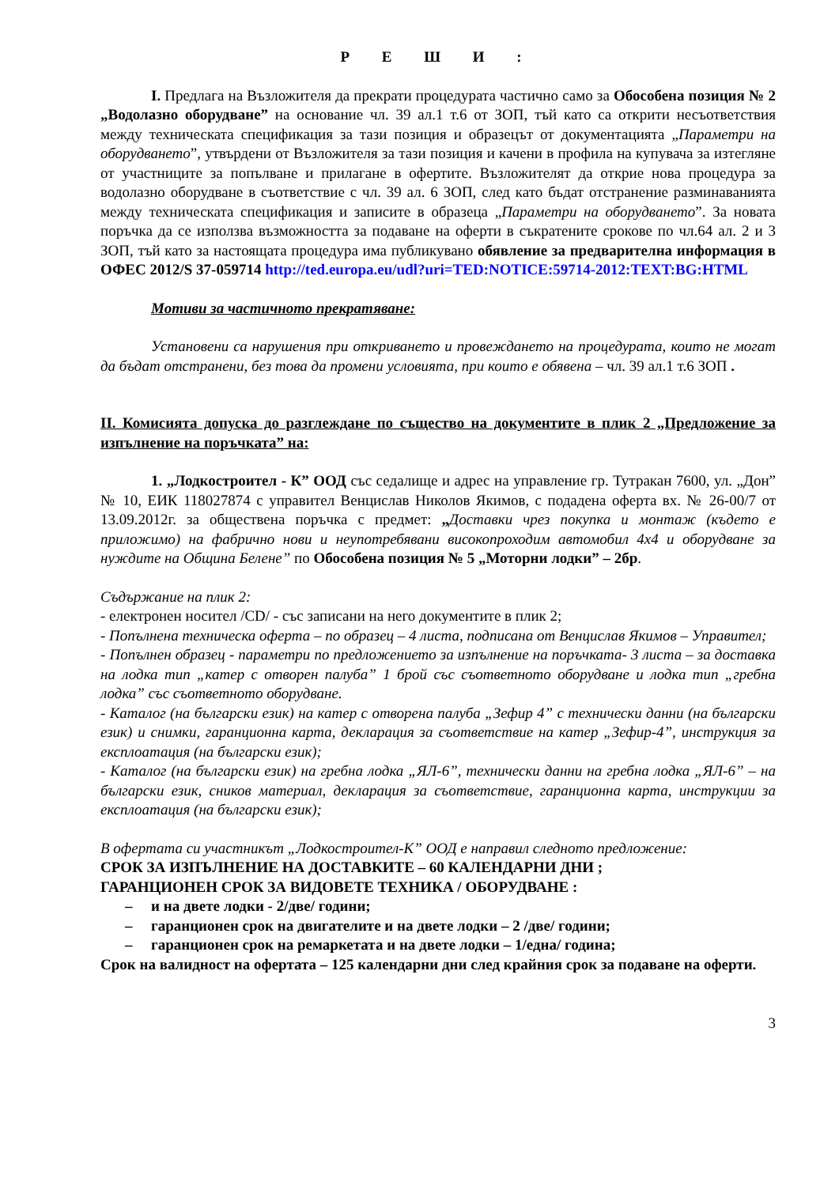Р Е Ш И :
I. Предлага на Възложителя да прекрати процедурата частично само за Обособена позиция № 2 „Водолазно оборудване” на основание чл. 39 ал.1 т.6 от ЗОП, тъй като са открити несъответствия между техническата спецификация за тази позиция и образецът от документацията „Параметри на оборудването”, утвърдени от Възложителя за тази позиция и качени в профила на купувача за изтегляне от участниците за попълване и прилагане в офертите. Възложителят да открие нова процедура за водолазно оборудване в съответствие с чл. 39 ал. 6 ЗОП, след като бъдат отстранение разминаванията между техническата спецификация и записите в образеца „Параметри на оборудването”. За новата поръчка да се използва възможността за подаване на оферти в съкратените срокове по чл.64 ал. 2 и 3 ЗОП, тъй като за настоящата процедура има публикувано обявление за предварителна информация в ОФЕС 2012/S 37-059714 http://ted.europa.eu/udl?uri=TED:NOTICE:59714-2012:TEXT:BG:HTML
Мотиви за частичното прекратяване:
Установени са нарушения при откриването и провеждането на процедурата, които не могат да бъдат отстранени, без това да промени условията, при които е обявена – чл. 39 ал.1 т.6 ЗОП .
II. Комисията допуска до разглеждане по същество на документите в плик 2 „Предложение за изпълнение на поръчката” на:
1. „Лодкостроител - К” ООД със седалище и адрес на управление гр. Тутракан 7600, ул. „Дон” № 10, ЕИК 118027874 с управител Венцислав Николов Якимов, с подадена оферта вх. № 26-00/7 от 13.09.2012г. за обществена поръчка с предмет: „Доставки чрез покупка и монтаж (където е приложимо) на фабрично нови и неупотребявани високопроходим автомобил 4х4 и оборудване за нуждите на Община Белене” по Обособена позиция № 5 „Моторни лодки” – 2бр.
Съдържание на плик 2:
- електронен носител /CD/ - със записани на него документите в плик 2;
- Попълнена техническа оферта – по образец – 4 листа, подписана от Венцислав Якимов – Управител;
- Попълнен образец - параметри по предложението за изпълнение на поръчката- 3 листа – за доставка на лодка тип „катер с отворен палуба” 1 брой със съответното оборудване и лодка тип „гребна лодка” със съответното оборудване.
- Каталог (на български език) на катер с отворена палуба „Зефир 4” с технически данни (на български език) и снимки, гаранционна карта, декларация за съответствие на катер „Зефир-4”, инструкция за експлоатация (на български език);
- Каталог (на български език) на гребна лодка „ЯЛ-6”, технически данни на гребна лодка „ЯЛ-6” – на български език, сников материал, декларация за съответствие, гаранционна карта, инструкции за експлоатация (на български език);
В офертата си участникът „Лодкостроител-К” ООД е направил следното предложение:
СРОК ЗА ИЗПЪЛНЕНИЕ НА ДОСТАВКИТЕ – 60 КАЛЕНДАРНИ ДНИ ;
ГАРАНЦИОНЕН СРОК ЗА ВИДОВЕТЕ ТЕХНИКА / ОБОРУДВАНЕ :
– и на двете лодки - 2/две/ години;
– гаранционен срок на двигателите и на двете лодки – 2 /две/ години;
– гаранционен срок на ремаркетата и на двете лодки – 1/една/ година;
Срок на валидност на офертата – 125 календарни дни след крайния срок за подаване на оферти.
3